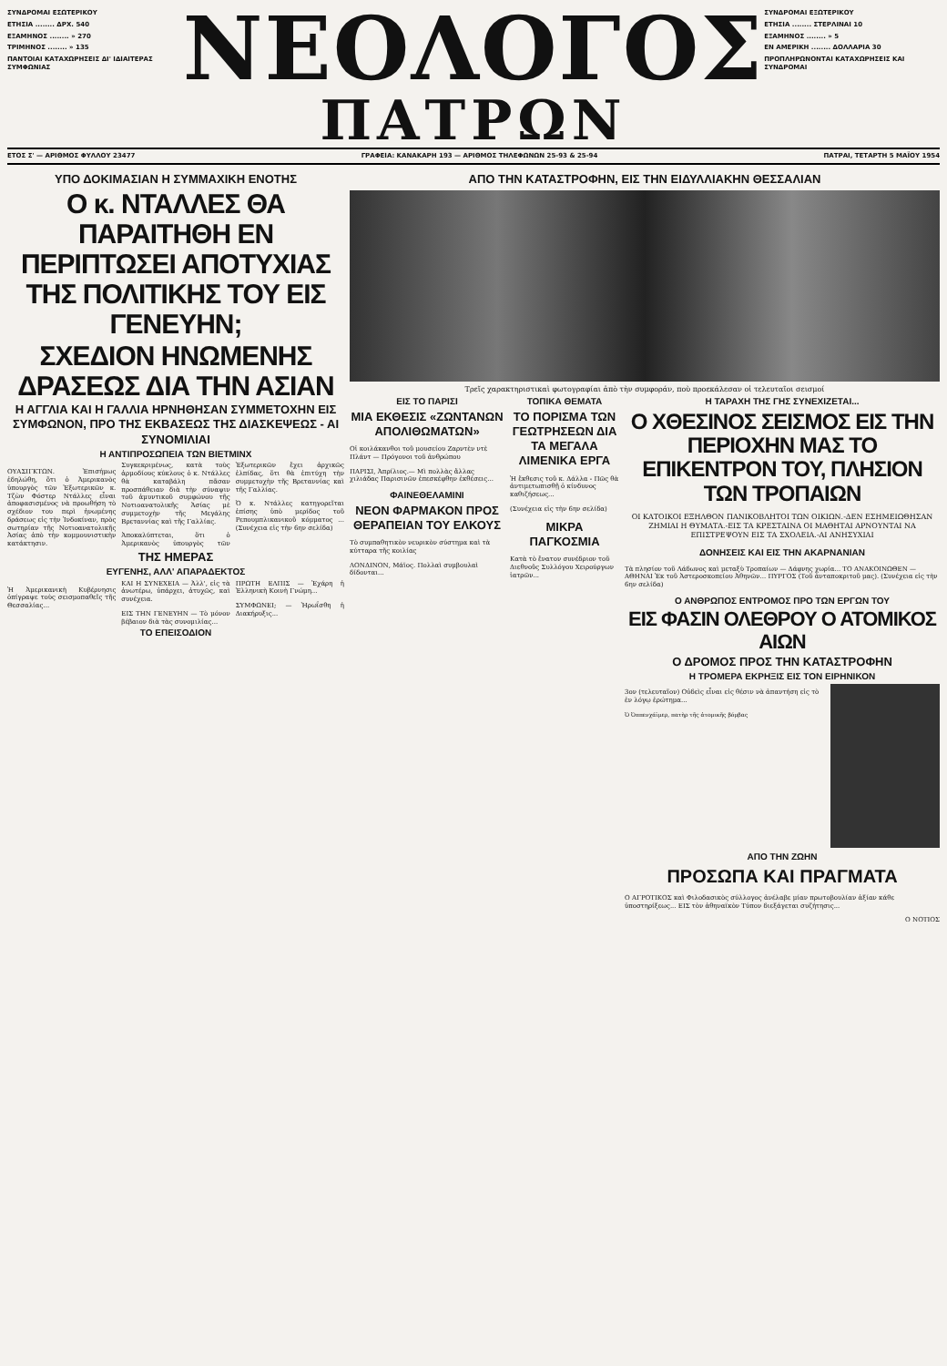ΣΥΝΔΡΟΜΑΙ ΕΣΩΤΕΡΙΚΟΥ
ΕΤΗΣΙΑ ........ ΔΡΧ. 540
ΕΞΑΜΗΝΟΣ ........ » 270
ΤΡΙΜΗΝΟΣ ........ » 135
ΠΑΝΤΟΙΑΙ ΚΑΤΑΧΩΡΗΣΕΙΣ ΔΙ' ΙΔΙΑΙΤΕΡΑΣ ΣΥΜΦΩΝΙΑΣ
ΝΕΟΛΟΓΟΣ
ΠΑΤΡΩΝ
ΣΥΝΔΡΟΜΑΙ ΕΞΩΤΕΡΙΚΟΥ
ΕΤΗΣΙΑ ........ ΣΤΕΡΛΙΝΑΙ 10
ΕΞΑΜΗΝΟΣ ........ » 5
ΕΝ ΑΜΕΡΙΚΗ ........ ΔΟΛΛΑΡΙΑ 30
ΠΡΟΠΛΗΡΩΝΟΝΤΑΙ ΚΑΤΑΧΩΡΗΣΕΙΣ ΚΑΙ ΣΥΝΔΡΟΜΑΙ
ΕΤΟΣ Σ' — ΑΡΙΘΜΟΣ ΦΥΛΛΟΥ 23477 ΓΡΑΦΕΙΑ: ΚΑΝΑΚΑΡΗ 193 — ΑΡΙΘΜΟΣ ΤΗΛΕΦΩΝΩΝ 25-93 & 25-94 ΠΑΤΡΑΙ, ΤΕΤΑΡΤΗ 5 ΜΑΪΟΥ 1954
ΥΠΟ ΔΟΚΙΜΑΣΙΑΝ Η ΣΥΜΜΑΧΙΚΗ ΕΝΟΤΗΣ
Ο κ. ΝΤΑΛΛΕΣ ΘΑ ΠΑΡΑΙΤΗΘΗ ΕΝ ΠΕΡΙΠΤΩΣΕΙ ΑΠΟΤΥΧΙΑΣ ΤΗΣ ΠΟΛΙΤΙΚΗΣ ΤΟΥ ΕΙΣ ΓΕΝΕΥΗΝ;
ΣΧΕΔΙΟΝ ΗΝΩΜΕΝΗΣ ΔΡΑΣΕΩΣ ΔΙΑ ΤΗΝ ΑΣΙΑΝ
Η ΑΓΓΛΙΑ ΚΑΙ Η ΓΑΛΛΙΑ ΗΡΝΗΘΗΣΑΝ ΣΥΜΜΕΤΟΧΗΝ ΕΙΣ ΣΥΜΦΩΝΟΝ, ΠΡΟ ΤΗΣ ΕΚΒΑΣΕΩΣ ΤΗΣ ΔΙΑΣΚΕΨΕΩΣ - ΑΙ ΣΥΝΟΜΙΛΙΑΙ
Η ΑΝΤΙΠΡΟΣΩΠΕΙΑ ΤΩΝ ΒΙΕΤΜΙΝΧ
ΟΥΑΣΙΓΚΤΩΝ. Ἐπισήμως ἐδηλώθη, ὅτι ὁ Ἀμερικανὸς ὑπουργὸς τῶν Ἐξωτερικῶν κ. Τζὼν Φόστερ Ντάλλες εἶναι ἀποφασισμένος νὰ προωθήση τὸ σχέδιον του περὶ ἡνωμένης δράσεως εἰς τὴν Ἰνδοκίναν, πρὸς σωτηρίαν τῆς Νοτιοανατολικῆς Ἀσίας ἀπὸ τὴν κομμουνιστικὴν κατάκτησιν.
Συγκεκριμένως, κατὰ τοὺς ἁρμοδίους κύκλους ὁ κ. Ντάλλες θὰ καταβάλη πᾶσαν προσπάθειαν διὰ τὴν σύναψιν τοῦ ἀμυντικοῦ συμφώνου τῆς Νοτιοανατολικῆς Ἀσίας μὲ συμμετοχὴν τῆς Μεγάλης Βρεταννίας καὶ τῆς Γαλλίας.
Ἀποκαλύπτεται, ὅτι ὁ Ἀμερικανὸς ὑπουργὸς τῶν Ἐξωτερικῶν ἔχει ἀρχικῶς ἐλπίδας, ὅτι θὰ ἐπιτύχη τὴν συμμετοχὴν τῆς Βρεταννίας καὶ τῆς Γαλλίας.
Ὁ κ. Ντάλλες κατηγορεῖται ἐπίσης ὑπὸ μερίδος τοῦ Ρεπουμπλικανικοῦ κόμματος ... (Συνέχεια εἰς τὴν 6ην σελίδα)
ΤΗΣ ΗΜΕΡΑΣ
ΕΥΓΕΝΗΣ, ΑΛΛ' ΑΠΑΡΑΔΕΚΤΟΣ
Ἡ Ἀμερικανικὴ Κυβέρνησις ὁπίγραψε τοὺς σεισμοπαθεῖς τῆς Θεσσαλίας...
ΚΑΙ Η ΣΥΝΕΧΕΙΑ — Ἀλλ', εἰς τὰ ἀνωτέρω, ὑπάρχει, ἀτυχῶς, καὶ συνέχεια.
ΕΙΣ ΤΗΝ ΓΕΝΕΥΗΝ — Τὸ μόνον βέβαιον διὰ τὰς συνομιλίας...
ΠΡΩΤΗ ΕΛΠΙΣ — Ἐχάρη ἡ Ἑλληνικὴ Κοινὴ Γνώμη...
ΣΥΜΦΩΝΕΙ; — Ἠρωΐσθη ἡ Διακήρυξις...
ΤΟ ΕΠΕΙΣΟΔΙΟΝ
ΑΠΟ ΤΗΝ ΚΑΤΑΣΤΡΟΦΗΝ, ΕΙΣ ΤΗΝ ΕΙΔΥΛΛΙΑΚΗΝ ΘΕΣΣΑΛΙΑΝ
Τρεῖς χαρακτηριστικαὶ φωτογραφίαι ἀπὸ τὴν συμφοράν, ποὺ προεκάλεσαν οἱ τελευταῖοι σεισμοί
ΕΙΣ ΤΟ ΠΑΡΙΣΙ
ΜΙΑ ΕΚΘΕΣΙΣ «ΖΩΝΤΑΝΩΝ ΑΠΟΛΙΘΩΜΑΤΩΝ»
Οἱ κοιλάκανθοι τοῦ μουσείου Ζαρντὲν ντὲ Πλάντ — Πρόγονοι τοῦ ἀνθρώπου
ΠΑΡΙΣΙ, Ἀπρίλιος.— Μὶ πολλὰς ἄλλας χιλιάδας Παρισινῶν ἐπεσκέφθην ἐκθέσεις...
ΦΑΙΝΕΘΕΛΑΜΙΝΙ
ΝΕΟΝ ΦΑΡΜΑΚΟΝ ΠΡΟΣ ΘΕΡΑΠΕΙΑΝ ΤΟΥ ΕΛΚΟΥΣ
Τὸ συμπαθητικὸν νευρικὸν σύστημα καὶ τὰ κύτταρα τῆς κοιλίας
ΛΟΝΔΙΝΟΝ, Μάϊος. Πολλαὶ συμβουλαὶ δίδονται...
ΤΟΠΙΚΑ ΘΕΜΑΤΑ
ΤΟ ΠΟΡΙΣΜΑ ΤΩΝ ΓΕΩΤΡΗΣΕΩΝ ΔΙΑ ΤΑ ΜΕΓΑΛΑ ΛΙΜΕΝΙΚΑ ΕΡΓΑ
Ἡ ἔκθεσις τοῦ κ. Δάλλα - Πῶς θὰ ἀντιμετωπισθῇ ὁ κίνδυνος καθιζήσεως...
(Συνέχεια εἰς τὴν 6ην σελίδα)
ΜΙΚΡΑ ΠΑΓΚΟΣΜΙΑ
Κατὰ τὸ ἔνατον συνέδριον τοῦ Διεθνοῦς Συλλόγου Χειρούργων ἰατρῶν...
Η ΤΑΡΑΧΗ ΤΗΣ ΓΗΣ ΣΥΝΕΧΙΖΕΤΑΙ...
Ο ΧΘΕΣΙΝΟΣ ΣΕΙΣΜΟΣ ΕΙΣ ΤΗΝ ΠΕΡΙΟΧΗΝ ΜΑΣ ΤΟ ΕΠΙΚΕΝΤΡΟΝ ΤΟΥ, ΠΛΗΣΙΟΝ ΤΩΝ ΤΡΟΠΑΙΩΝ
ΟΙ ΚΑΤΟΙΚΟΙ ΕΞΗΛΘΟΝ ΠΑΝΙΚΟΒΛΗΤΟΙ ΤΩΝ ΟΙΚΙΩΝ.-ΔΕΝ ΕΣΗΜΕΙΩΘΗΣΑΝ ΖΗΜΙΑΙ Η ΘΥΜΑΤΑ.-ΕΙΣ ΤΑ ΚΡΕΣΤΑΙΝΑ ΟΙ ΜΑΘΗΤΑΙ ΑΡΝΟΥΝΤΑΙ ΝΑ ΕΠΙΣΤΡΕΨΟΥΝ ΕΙΣ ΤΑ ΣΧΟΛΕΙΑ.-ΑΙ ΑΝΗΣΥΧΙΑΙ
ΔΟΝΗΣΕΙΣ ΚΑΙ ΕΙΣ ΤΗΝ ΑΚΑΡΝΑΝΙΑΝ
Τὰ πλησίον τοῦ Λάδωνος καὶ μεταξὺ Τροπαίων — Δάφνης χωρία... ΤΟ ΑΝΑΚΟΙΝΩΘΕΝ — ΑΘΗΝΑΙ Ἐκ τοῦ Ἀστεροσκοπείου Ἀθηνῶν... ΠΥΡΓΟΣ (Τοῦ ἀνταποκριτοῦ μας). (Συνέχεια εἰς τὴν 6ην σελίδα)
Ο ΑΝΘΡΩΠΟΣ ΕΝΤΡΟΜΟΣ ΠΡΟ ΤΩΝ ΕΡΓΩΝ ΤΟΥ
ΕΙΣ ΦΑΣΙΝ ΟΛΕΘΡΟΥ Ο ΑΤΟΜΙΚΟΣ ΑΙΩΝ
Ο ΔΡΟΜΟΣ ΠΡΟΣ ΤΗΝ ΚΑΤΑΣΤΡΟΦΗΝ
Η ΤΡΟΜΕΡΑ ΕΚΡΗΞΙΣ ΕΙΣ ΤΟΝ ΕΙΡΗΝΙΚΟΝ
3ον (τελευταῖον) Οὐδεὶς εἶναι εἰς θέσιν νὰ ἀπαντήση εἰς τὸ ἐν λόγῳ ἐρώτημα...
Ὁ Ὀππενχάϊμερ, πατὴρ τῆς ἀτομικῆς βόμβας
ΑΠΟ ΤΗΝ ΖΩΗΝ
ΠΡΟΣΩΠΑ ΚΑΙ ΠΡΑΓΜΑΤΑ
Ο ΑΓΡΟΤΙΚΟΣ καὶ Φιλοδασικὸς σύλλογος ἀνέλαβε μίαν πρωτοβουλίαν ἀξίαν κάθε ὑποστηρίξεως... ΕΙΣ τὸν ἀθηναϊκὸν Τύπον διεξάγεται συζήτησις...
Ο ΝΟΤΙΟΣ